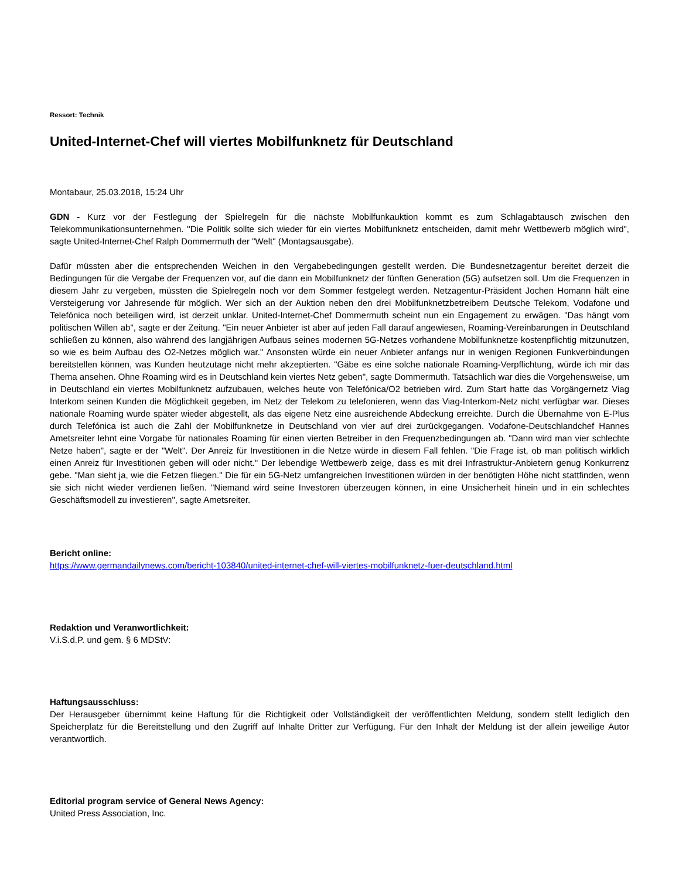Ressort: Technik
United-Internet-Chef will viertes Mobilfunknetz für Deutschland
Montabaur, 25.03.2018, 15:24 Uhr
GDN - Kurz vor der Festlegung der Spielregeln für die nächste Mobilfunkauktion kommt es zum Schlagabtausch zwischen den Telekommunikationsunternehmen. "Die Politik sollte sich wieder für ein viertes Mobilfunknetz entscheiden, damit mehr Wettbewerb möglich wird", sagte United-Internet-Chef Ralph Dommermuth der "Welt" (Montagsausgabe).
Dafür müssten aber die entsprechenden Weichen in den Vergabebedingungen gestellt werden. Die Bundesnetzagentur bereitet derzeit die Bedingungen für die Vergabe der Frequenzen vor, auf die dann ein Mobilfunknetz der fünften Generation (5G) aufsetzen soll. Um die Frequenzen in diesem Jahr zu vergeben, müssten die Spielregeln noch vor dem Sommer festgelegt werden. Netzagentur-Präsident Jochen Homann hält eine Versteigerung vor Jahresende für möglich. Wer sich an der Auktion neben den drei Mobilfunknetzbetreibern Deutsche Telekom, Vodafone und Telefónica noch beteiligen wird, ist derzeit unklar. United-Internet-Chef Dommermuth scheint nun ein Engagement zu erwägen. "Das hängt vom politischen Willen ab", sagte er der Zeitung. "Ein neuer Anbieter ist aber auf jeden Fall darauf angewiesen, Roaming-Vereinbarungen in Deutschland schließen zu können, also während des langjährigen Aufbaus seines modernen 5G-Netzes vorhandene Mobilfunknetze kostenpflichtig mitzunutzen, so wie es beim Aufbau des O2-Netzes möglich war." Ansonsten würde ein neuer Anbieter anfangs nur in wenigen Regionen Funkverbindungen bereitstellen können, was Kunden heutzutage nicht mehr akzeptierten. "Gäbe es eine solche nationale Roaming-Verpflichtung, würde ich mir das Thema ansehen. Ohne Roaming wird es in Deutschland kein viertes Netz geben", sagte Dommermuth. Tatsächlich war dies die Vorgehensweise, um in Deutschland ein viertes Mobilfunknetz aufzubauen, welches heute von Telefónica/O2 betrieben wird. Zum Start hatte das Vorgängernetz Viag Interkom seinen Kunden die Möglichkeit gegeben, im Netz der Telekom zu telefonieren, wenn das Viag-Interkom-Netz nicht verfügbar war. Dieses nationale Roaming wurde später wieder abgestellt, als das eigene Netz eine ausreichende Abdeckung erreichte. Durch die Übernahme von E-Plus durch Telefónica ist auch die Zahl der Mobilfunknetze in Deutschland von vier auf drei zurückgegangen. Vodafone-Deutschlandchef Hannes Ametsreiter lehnt eine Vorgabe für nationales Roaming für einen vierten Betreiber in den Frequenzbedingungen ab. "Dann wird man vier schlechte Netze haben", sagte er der "Welt". Der Anreiz für Investitionen in die Netze würde in diesem Fall fehlen. "Die Frage ist, ob man politisch wirklich einen Anreiz für Investitionen geben will oder nicht." Der lebendige Wettbewerb zeige, dass es mit drei Infrastruktur-Anbietern genug Konkurrenz gebe. "Man sieht ja, wie die Fetzen fliegen." Die für ein 5G-Netz umfangreichen Investitionen würden in der benötigten Höhe nicht stattfinden, wenn sie sich nicht wieder verdienen ließen. "Niemand wird seine Investoren überzeugen können, in eine Unsicherheit hinein und in ein schlechtes Geschäftsmodell zu investieren", sagte Ametsreiter.
Bericht online:
https://www.germandailynews.com/bericht-103840/united-internet-chef-will-viertes-mobilfunknetz-fuer-deutschland.html
Redaktion und Veranwortlichkeit:
V.i.S.d.P. und gem. § 6 MDStV:
Haftungsausschluss:
Der Herausgeber übernimmt keine Haftung für die Richtigkeit oder Vollständigkeit der veröffentlichten Meldung, sondern stellt lediglich den Speicherplatz für die Bereitstellung und den Zugriff auf Inhalte Dritter zur Verfügung. Für den Inhalt der Meldung ist der allein jeweilige Autor verantwortlich.
Editorial program service of General News Agency:
United Press Association, Inc.